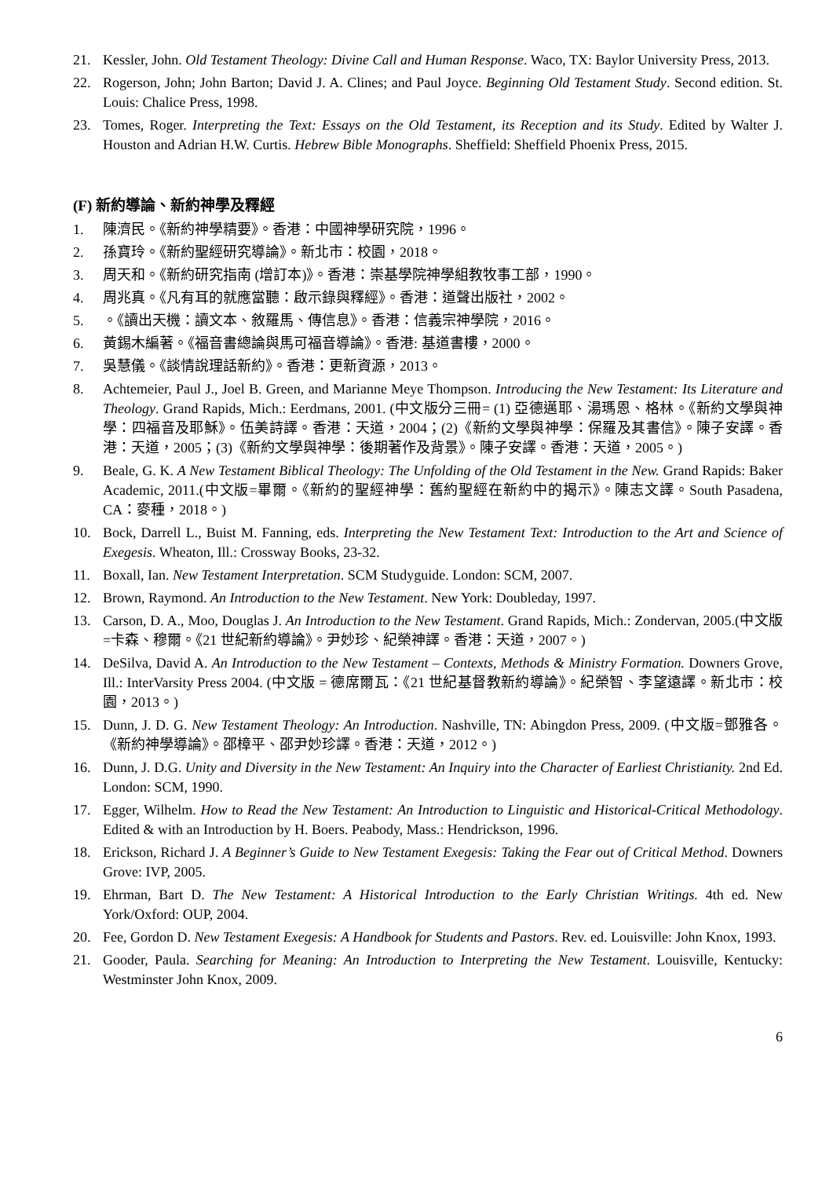21. Kessler, John. Old Testament Theology: Divine Call and Human Response. Waco, TX: Baylor University Press, 2013.
22. Rogerson, John; John Barton; David J. A. Clines; and Paul Joyce. Beginning Old Testament Study. Second edition. St. Louis: Chalice Press, 1998.
23. Tomes, Roger. Interpreting the Text: Essays on the Old Testament, its Reception and its Study. Edited by Walter J. Houston and Adrian H.W. Curtis. Hebrew Bible Monographs. Sheffield: Sheffield Phoenix Press, 2015.
(F) 新約導論、新約神學及釋經
1. 陳濟民。《新約神學精要》。香港：中國神學研究院，1996。
2. 孫寶玲。《新約聖經研究導論》。新北市：校園，2018。
3. 周天和。《新約研究指南 (增訂本)》。香港：崇基學院神學組教牧事工部，1990。
4. 周兆真。《凡有耳的就應當聽：啟示錄與釋經》。香港：道聲出版社，2002。
5. 。《讀出天機：讀文本、敘羅馬、傳信息》。香港：信義宗神學院，2016。
6. 黃錫木編著。《福音書總論與馬可福音導論》。香港: 基道書樓，2000。
7. 吳慧儀。《談情說理話新約》。香港：更新資源，2013。
8. Achtemeier, Paul J., Joel B. Green, and Marianne Meye Thompson. Introducing the New Testament: Its Literature and Theology. Grand Rapids, Mich.: Eerdmans, 2001. (中文版分三冊= (1) 亞德邁耶、湯瑪恩、格林。《新約文學與神學：四福音及耶穌》。伍美詩譯。香港：天道，2004；(2)《新約文學與神學：保羅及其書信》。陳子安譯。香港：天道，2005；(3)《新約文學與神學：後期著作及背景》。陳子安譯。香港：天道，2005。)
9. Beale, G. K. A New Testament Biblical Theology: The Unfolding of the Old Testament in the New. Grand Rapids: Baker Academic, 2011.(中文版=畢爾。《新約的聖經神學：舊約聖經在新約中的揭示》。陳志文譯。South Pasadena, CA：麥種，2018。)
10. Bock, Darrell L., Buist M. Fanning, eds. Interpreting the New Testament Text: Introduction to the Art and Science of Exegesis. Wheaton, Ill.: Crossway Books, 23-32.
11. Boxall, Ian. New Testament Interpretation. SCM Studyguide. London: SCM, 2007.
12. Brown, Raymond. An Introduction to the New Testament. New York: Doubleday, 1997.
13. Carson, D. A., Moo, Douglas J. An Introduction to the New Testament. Grand Rapids, Mich.: Zondervan, 2005.(中文版=卡森、穆爾。《21 世紀新約導論》。尹妙珍、紀榮神譯。香港：天道，2007。)
14. DeSilva, David A. An Introduction to the New Testament – Contexts, Methods & Ministry Formation. Downers Grove, Ill.: InterVarsity Press 2004. (中文版 = 德席爾瓦：《21 世紀基督教新約導論》。紀榮智、李望遠譯。新北市：校園，2013。)
15. Dunn, J. D. G. New Testament Theology: An Introduction. Nashville, TN: Abingdon Press, 2009. (中文版=鄧雅各。《新約神學導論》。邵樟平、邵尹妙珍譯。香港：天道，2012。)
16. Dunn, J. D.G. Unity and Diversity in the New Testament: An Inquiry into the Character of Earliest Christianity. 2nd Ed. London: SCM, 1990.
17. Egger, Wilhelm. How to Read the New Testament: An Introduction to Linguistic and Historical-Critical Methodology. Edited & with an Introduction by H. Boers. Peabody, Mass.: Hendrickson, 1996.
18. Erickson, Richard J. A Beginner’s Guide to New Testament Exegesis: Taking the Fear out of Critical Method. Downers Grove: IVP, 2005.
19. Ehrman, Bart D. The New Testament: A Historical Introduction to the Early Christian Writings. 4th ed. New York/Oxford: OUP, 2004.
20. Fee, Gordon D. New Testament Exegesis: A Handbook for Students and Pastors. Rev. ed. Louisville: John Knox, 1993.
21. Gooder, Paula. Searching for Meaning: An Introduction to Interpreting the New Testament. Louisville, Kentucky: Westminster John Knox, 2009.
6